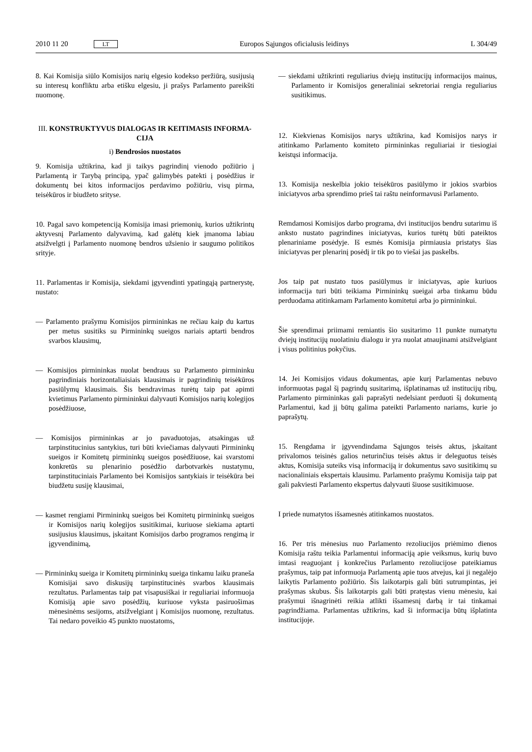2010 11 20 LT Europos Sąjungos oficialusis leidinys L 304/49
8. Kai Komisija siūlo Komisijos narių elgesio kodekso peržiūrą, susijusią su interesų konfliktu arba etišku elgesiu, ji prašys Parlamento pareikšti nuomonę.
III. KONSTRUKTYVUS DIALOGAS IR KEITIMASIS INFORMA-CIJA
i) Bendrosios nuostatos
9. Komisija užtikrina, kad ji taikys pagrindinį vienodo požiūrio į Parlamentą ir Tarybą principą, ypač galimybės patekti į posėdžius ir dokumentų bei kitos informacijos perdavimo požiūriu, visų pirma, teisėkūros ir biudžeto srityse.
10. Pagal savo kompetenciją Komisija imasi priemonių, kurios užtikrintų aktyvesnį Parlamento dalyvavimą, kad galėtų kiek įmanoma labiau atsižvelgti į Parlamento nuomonę bendros užsienio ir saugumo politikos srityje.
11. Parlamentas ir Komisija, siekdami įgyvendinti ypatingąją partnerystę, nustato:
— Parlamento prašymu Komisijos pirmininkas ne rečiau kaip du kartus per metus susitiks su Pirmininkų sueigos nariais aptarti bendros svarbos klausimų,
— Komisijos pirmininkas nuolat bendraus su Parlamento pirmininku pagrindiniais horizontaliaisiais klausimais ir pagrindinių teisėkūros pasiūlymų klausimais. Šis bendravimas turėtų taip pat apimti kvietimus Parlamento pirmininkui dalyvauti Komisijos narių kolegijos posėdžiuose,
— Komisijos pirmininkas ar jo pavaduotojas, atsakingas už tarpinstitucinius santykius, turi būti kviečiamas dalyvauti Pirmininkų sueigos ir Komitetų pirmininkų sueigos posėdžiuose, kai svarstomi konkretūs su plenarinio posėdžio darbotvarkės nustatymu, tarpinstituciniais Parlamento bei Komisijos santykiais ir teisėkūra bei biudžetu susiję klausimai,
— kasmet rengiami Pirmininkų sueigos bei Komitetų pirmininkų sueigos ir Komisijos narių kolegijos susitikimai, kuriuose siekiama aptarti susijusius klausimus, įskaitant Komisijos darbo programos rengimą ir įgyvendinimą,
— Pirmininkų sueiga ir Komitetų pirmininkų sueiga tinkamu laiku praneša Komisijai savo diskusijų tarpinstitucinės svarbos klausimais rezultatus. Parlamentas taip pat visapusiškai ir reguliariai informuoja Komisiją apie savo posėdžių, kuriuose vyksta pasiruošimas mėnesinėms sesijoms, atsižvelgiant į Komisijos nuomonę, rezultatus. Tai nedaro poveikio 45 punkto nuostatoms,
— siekdami užtikrinti reguliarius dviejų institucijų informacijos mainus, Parlamento ir Komisijos generaliniai sekretoriai rengia reguliarius susitikimus.
12. Kiekvienas Komisijos narys užtikrina, kad Komisijos narys ir atitinkamo Parlamento komiteto pirmininkas reguliariai ir tiesiogiai keistųsi informacija.
13. Komisija neskelbia jokio teisėkūros pasiūlymo ir jokios svarbios iniciatyvos arba sprendimo prieš tai raštu neinformavusi Parlamento.
Remdamosi Komisijos darbo programa, dvi institucijos bendru sutarimu iš anksto nustato pagrindines iniciatyvas, kurios turėtų būti pateiktos plenariniame posėdyje. Iš esmės Komisija pirmiausia pristatys šias iniciatyvas per plenarinį posėdį ir tik po to viešai jas paskelbs.
Jos taip pat nustato tuos pasiūlymus ir iniciatyvas, apie kuriuos informacija turi būti teikiama Pirmininkų sueigai arba tinkamu būdu perduodama atitinkamam Parlamento komitetui arba jo pirmininkui.
Šie sprendimai priimami remiantis šio susitarimo 11 punkte numatytu dviejų institucijų nuolatiniu dialogu ir yra nuolat atnaujinami atsižvelgiant į visus politinius pokyčius.
14. Jei Komisijos vidaus dokumentas, apie kurį Parlamentas nebuvo informuotas pagal šį pagrindų susitarimą, išplatinamas už institucijų ribų, Parlamento pirmininkas gali paprašyti nedelsiant perduoti šį dokumentą Parlamentui, kad jį būtų galima pateikti Parlamento nariams, kurie jo paprašytų.
15. Rengdama ir įgyvendindama Sąjungos teisės aktus, įskaitant privalomos teisinės galios neturinčius teisės aktus ir deleguotus teisės aktus, Komisija suteiks visą informaciją ir dokumentus savo susitikimų su nacionaliniais ekspertais klausimu. Parlamento prašymu Komisija taip pat gali pakviesti Parlamento ekspertus dalyvauti šiuose susitikimuose.
I priede numatytos išsamesnės atitinkamos nuostatos.
16. Per tris mėnesius nuo Parlamento rezoliucijos priėmimo dienos Komisija raštu teikia Parlamentui informaciją apie veiksmus, kurių buvo imtasi reaguojant į konkrečius Parlamento rezoliucijose pateikiamus prašymus, taip pat informuoja Parlamentą apie tuos atvejus, kai ji negalėjo laikytis Parlamento požiūrio. Šis laikotarpis gali būti sutrumpintas, jei prašymas skubus. Šis laikotarpis gali būti pratęstas vienu mėnesiu, kai prašymui išnagrinėti reikia atlikti išsamesnį darbą ir tai tinkamai pagrindžiama. Parlamentas užtikrins, kad ši informacija būtų išplatinta institucijoje.